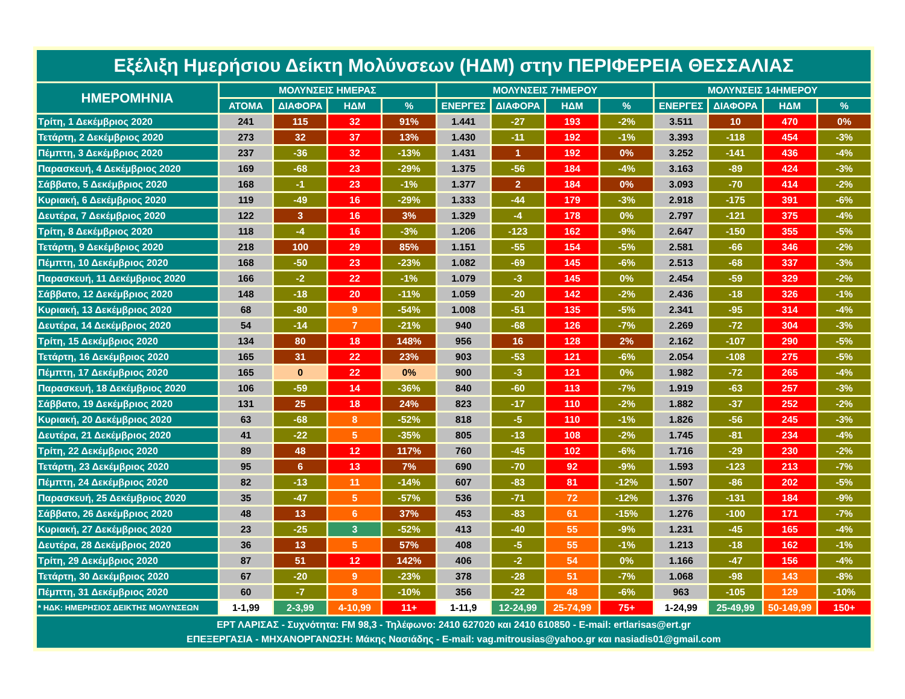| Εξέλιξη Ημερήσιου Δείκτη Μολύνσεων (ΗΔΜ) στην ΠΕΡΙΦΕΡΕΙΑ ΘΕΣΣΑΛΙΑΣ | | | | | | | | | | | | |
| --- | --- | --- | --- | --- | --- | --- | --- | --- | --- | --- | --- | --- |
| ΗΜΕΡΟΜΗΝΙΑ | ΜΟΛΥΝΣΕΙΣ ΗΜΕΡΑΣ | | | | ΜΟΛΥΝΣΕΙΣ 7ΗΜΕΡΟΥ | | | | ΜΟΛΥΝΣΕΙΣ 14ΗΜΕΡΟΥ | | | |
| | ΑΤΟΜΑ | ΔΙΑΦΟΡΑ | ΗΔΜ | % | ΕΝΕΡΓΕΣ | ΔΙΑΦΟΡΑ | ΗΔΜ | % | ΕΝΕΡΓΕΣ | ΔΙΑΦΟΡΑ | ΗΔΜ | % |
| Τρίτη, 1 Δεκέμβριος 2020 | 241 | 115 | 32 | 91% | 1.441 | -27 | 193 | -2% | 3.511 | 10 | 470 | 0% |
| Τετάρτη, 2 Δεκέμβριος 2020 | 273 | 32 | 37 | 13% | 1.430 | -11 | 192 | -1% | 3.393 | -118 | 454 | -3% |
| Πέμπτη, 3 Δεκέμβριος 2020 | 237 | -36 | 32 | -13% | 1.431 | 1 | 192 | 0% | 3.252 | -141 | 436 | -4% |
| Παρασκευή, 4 Δεκέμβριος 2020 | 169 | -68 | 23 | -29% | 1.375 | -56 | 184 | -4% | 3.163 | -89 | 424 | -3% |
| Σάββατο, 5 Δεκέμβριος 2020 | 168 | -1 | 23 | -1% | 1.377 | 2 | 184 | 0% | 3.093 | -70 | 414 | -2% |
| Κυριακή, 6 Δεκέμβριος 2020 | 119 | -49 | 16 | -29% | 1.333 | -44 | 179 | -3% | 2.918 | -175 | 391 | -6% |
| Δευτέρα, 7 Δεκέμβριος 2020 | 122 | 3 | 16 | 3% | 1.329 | -4 | 178 | 0% | 2.797 | -121 | 375 | -4% |
| Τρίτη, 8 Δεκέμβριος 2020 | 118 | -4 | 16 | -3% | 1.206 | -123 | 162 | -9% | 2.647 | -150 | 355 | -5% |
| Τετάρτη, 9 Δεκέμβριος 2020 | 218 | 100 | 29 | 85% | 1.151 | -55 | 154 | -5% | 2.581 | -66 | 346 | -2% |
| Πέμπτη, 10 Δεκέμβριος 2020 | 168 | -50 | 23 | -23% | 1.082 | -69 | 145 | -6% | 2.513 | -68 | 337 | -3% |
| Παρασκευή, 11 Δεκέμβριος 2020 | 166 | -2 | 22 | -1% | 1.079 | -3 | 145 | 0% | 2.454 | -59 | 329 | -2% |
| Σάββατο, 12 Δεκέμβριος 2020 | 148 | -18 | 20 | -11% | 1.059 | -20 | 142 | -2% | 2.436 | -18 | 326 | -1% |
| Κυριακή, 13 Δεκέμβριος 2020 | 68 | -80 | 9 | -54% | 1.008 | -51 | 135 | -5% | 2.341 | -95 | 314 | -4% |
| Δευτέρα, 14 Δεκέμβριος 2020 | 54 | -14 | 7 | -21% | 940 | -68 | 126 | -7% | 2.269 | -72 | 304 | -3% |
| Τρίτη, 15 Δεκέμβριος 2020 | 134 | 80 | 18 | 148% | 956 | 16 | 128 | 2% | 2.162 | -107 | 290 | -5% |
| Τετάρτη, 16 Δεκέμβριος 2020 | 165 | 31 | 22 | 23% | 903 | -53 | 121 | -6% | 2.054 | -108 | 275 | -5% |
| Πέμπτη, 17 Δεκέμβριος 2020 | 165 | 0 | 22 | 0% | 900 | -3 | 121 | 0% | 1.982 | -72 | 265 | -4% |
| Παρασκευή, 18 Δεκέμβριος 2020 | 106 | -59 | 14 | -36% | 840 | -60 | 113 | -7% | 1.919 | -63 | 257 | -3% |
| Σάββατο, 19 Δεκέμβριος 2020 | 131 | 25 | 18 | 24% | 823 | -17 | 110 | -2% | 1.882 | -37 | 252 | -2% |
| Κυριακή, 20 Δεκέμβριος 2020 | 63 | -68 | 8 | -52% | 818 | -5 | 110 | -1% | 1.826 | -56 | 245 | -3% |
| Δευτέρα, 21 Δεκέμβριος 2020 | 41 | -22 | 5 | -35% | 805 | -13 | 108 | -2% | 1.745 | -81 | 234 | -4% |
| Τρίτη, 22 Δεκέμβριος 2020 | 89 | 48 | 12 | 117% | 760 | -45 | 102 | -6% | 1.716 | -29 | 230 | -2% |
| Τετάρτη, 23 Δεκέμβριος 2020 | 95 | 6 | 13 | 7% | 690 | -70 | 92 | -9% | 1.593 | -123 | 213 | -7% |
| Πέμπτη, 24 Δεκέμβριος 2020 | 82 | -13 | 11 | -14% | 607 | -83 | 81 | -12% | 1.507 | -86 | 202 | -5% |
| Παρασκευή, 25 Δεκέμβριος 2020 | 35 | -47 | 5 | -57% | 536 | -71 | 72 | -12% | 1.376 | -131 | 184 | -9% |
| Σάββατο, 26 Δεκέμβριος 2020 | 48 | 13 | 6 | 37% | 453 | -83 | 61 | -15% | 1.276 | -100 | 171 | -7% |
| Κυριακή, 27 Δεκέμβριος 2020 | 23 | -25 | 3 | -52% | 413 | -40 | 55 | -9% | 1.231 | -45 | 165 | -4% |
| Δευτέρα, 28 Δεκέμβριος 2020 | 36 | 13 | 5 | 57% | 408 | -5 | 55 | -1% | 1.213 | -18 | 162 | -1% |
| Τρίτη, 29 Δεκέμβριος 2020 | 87 | 51 | 12 | 142% | 406 | -2 | 54 | 0% | 1.166 | -47 | 156 | -4% |
| Τετάρτη, 30 Δεκέμβριος 2020 | 67 | -20 | 9 | -23% | 378 | -28 | 51 | -7% | 1.068 | -98 | 143 | -8% |
| Πέμπτη, 31 Δεκέμβριος 2020 | 60 | -7 | 8 | -10% | 356 | -22 | 48 | -6% | 963 | -105 | 129 | -10% |
| * ΗΔΚ: ΗΜΕΡΗΣΙΟΣ ΔΕΙΚΤΗΣ ΜΟΛΥΝΣΕΩΝ | 1-1,99 | 2-3,99 | 4-10,99 | 11+ | 1-11,9 | 12-24,99 | 25-74,99 | 75+ | 1-24,99 | 25-49,99 | 50-149,99 | 150+ |
| ΕΡΤ ΛΑΡΙΣΑΣ - Συχνότητα: FM 98,3 - Τηλέφωνο: 2410 627020 και 2410 610850 - E-mail: ertlarisas@ert.gr ΕΠΕΞΕΡΓΑΣΙΑ - ΜΗΧΑΝΟΡΓΑΝΩΣΗ: Μάκης Νασιάδης - E-mail: vag.mitrousias@yahoo.gr και nasiadis01@gmail.com | | | | | | | | | | | | |